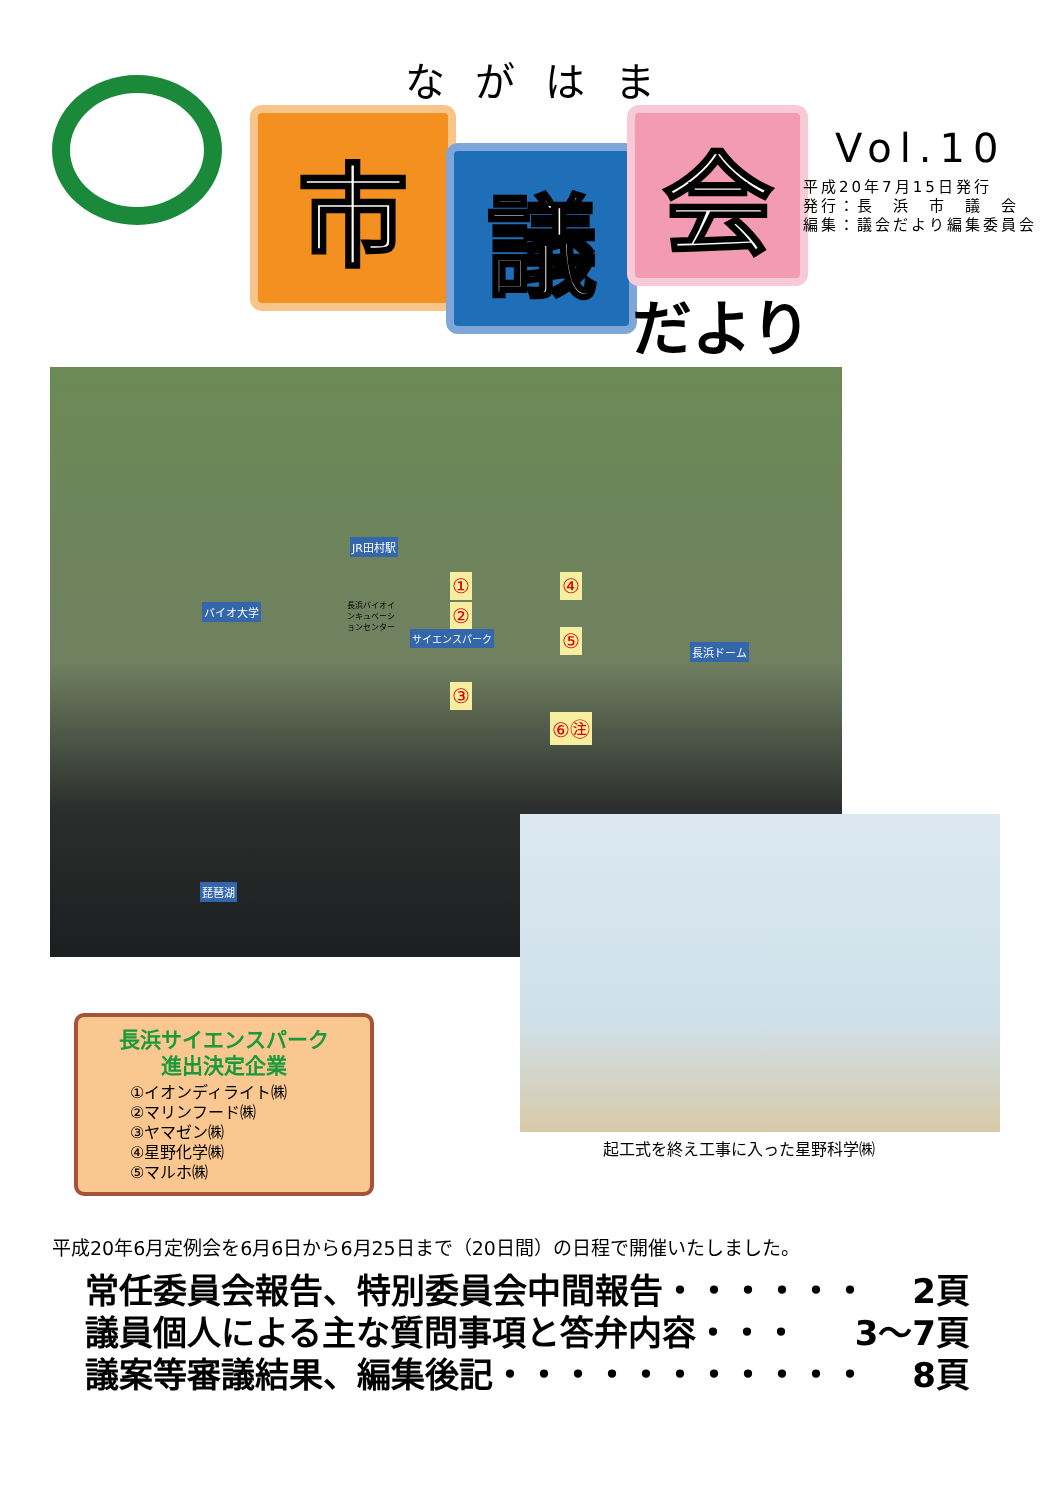ながはま
市 議 会
だより
Vol.10
平成20年7月15日発行
発行：長　浜　市　議　会
編集：議会だより編集委員会
①
②
③
④
⑤
⑥㊟
JR田村駅
バイオ大学
長浜バイオインキュベーションセンター
サイエンスパーク
長浜ドーム
琵琶湖
起工式を終え工事に入った星野科学㈱
長浜サイエンスパーク
進出決定企業
①イオンディライト㈱
②マリンフード㈱
③ヤマゼン㈱
④星野化学㈱
⑤マルホ㈱
平成20年6月定例会を6月6日から6月25日まで（20日間）の日程で開催いたしました。
常任委員会報告、特別委員会中間報告・・・・・・ 2頁
議員個人による主な質問事項と答弁内容・・・ 3～7頁
議案等審議結果、編集後記・・・・・・・・・・・ 8頁